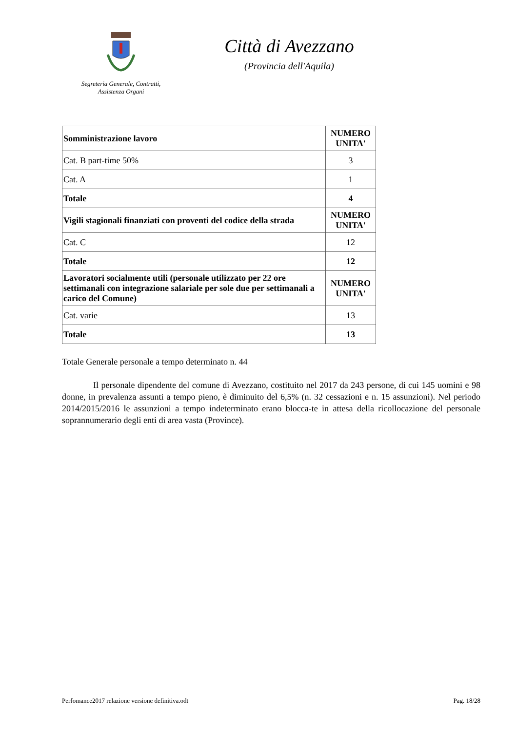Segreteria Generale, Contratti,
Assistenza Organi
Città di Avezzano
(Provincia dell'Aquila)
| Somministrazione lavoro | NUMERO UNITA' |
| Cat. B part-time 50% | 3 |
| Cat. A | 1 |
| Totale | 4 |
| Vigili stagionali finanziati con proventi del codice della strada | NUMERO UNITA' |
| Cat. C | 12 |
| Totale | 12 |
| Lavoratori socialmente utili (personale utilizzato per 22 ore settimanali con integrazione salariale per sole due per settimanali a carico del Comune) | NUMERO UNITA' |
| Cat. varie | 13 |
| Totale | 13 |
Totale Generale personale a tempo determinato n. 44
Il personale dipendente del comune di Avezzano, costituito nel 2017 da 243 persone, di cui 145 uomini e 98 donne, in prevalenza assunti a tempo pieno, è diminuito del 6,5% (n. 32 cessazioni e n. 15 assunzioni). Nel periodo 2014/2015/2016 le assunzioni a tempo indeterminato erano blocca-te in attesa della ricollocazione del personale soprannumerario degli enti di area vasta (Province).
Perfomance2017 relazione versione definitiva.odt Pag. 18/28